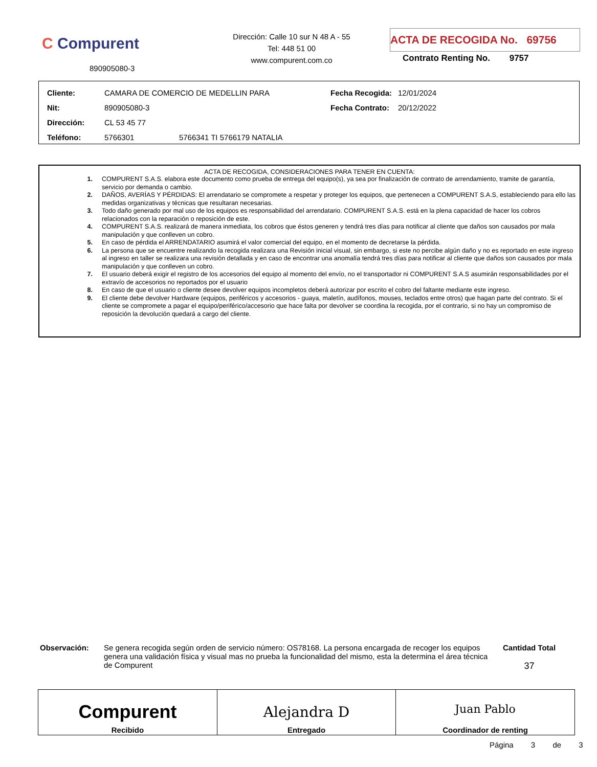C Compurent
890905080-3
Dirección: Calle 10 sur N 48 A - 55
Tel: 448 51 00
www.compurent.com.co
ACTA DE RECOGIDA No. 69756
Contrato Renting No. 9757
| Cliente: | CAMARA DE COMERCIO DE MEDELLIN PARA | Fecha Recogida: | 12/01/2024 |
| Nit: | 890905080-3 | Fecha Contrato: | 20/12/2022 |
| Dirección: | CL 53 45 77 | | |
| Teléfono: | 5766301 5766341 TI 5766179 NATALIA | | |
ACTA DE RECOGIDA, CONSIDERACIONES PARA TENER EN CUENTA:
1. COMPURENT S.A.S. elabora este documento como prueba de entrega del equipo(s), ya sea por finalización de contrato de arrendamiento, tramite de garantía, servicio por demanda o cambio.
2. DAÑOS, AVERÍAS Y PÉRDIDAS: El arrendatario se compromete a respetar y proteger los equipos, que pertenecen a COMPURENT S.A.S, estableciendo para ello las medidas organizativas y técnicas que resultaran necesarias.
3. Todo daño generado por mal uso de los equipos es responsabilidad del arrendatario. COMPURENT S.A.S. está en la plena capacidad de hacer los cobros relacionados con la reparación o reposición de este.
4. COMPURENT S.A.S. realizará de manera inmediata, los cobros que éstos generen y tendrá tres días para notificar al cliente que daños son causados por mala manipulación y que conlleven un cobro.
5. En caso de pérdida el ARRENDATARIO asumirá el valor comercial del equipo, en el momento de decretarse la pérdida.
6. La persona que se encuentre realizando la recogida realizara una Revisión inicial visual, sin embargo, si este no percibe algún daño y no es reportado en este ingreso al ingreso en taller se realizara una revisión detallada y en caso de encontrar una anomalía tendrá tres días para notificar al cliente que daños son causados por mala manipulación y que conlleven un cobro.
7. El usuario deberá exigir el registro de los accesorios del equipo al momento del envío, no el transportador ni COMPURENT S.A.S asumirán responsabilidades por el extravío de accesorios no reportados por el usuario
8. En caso de que el usuario o cliente desee devolver equipos incompletos deberá autorizar por escrito el cobro del faltante mediante este ingreso.
9. El cliente debe devolver Hardware (equipos, periféricos y accesorios - guaya, maletín, audífonos, mouses, teclados entre otros) que hagan parte del contrato. Si el cliente se compromete a pagar el equipo/periférico/accesorio que hace falta por devolver se coordina la recogida, por el contrario, si no hay un compromiso de reposición la devolución quedará a cargo del cliente.
Observación: Se genera recogida según orden de servicio número: OS78168. La persona encargada de recoger los equipos genera una validación física y visual mas no prueba la funcionalidad del mismo, esta la determina el área técnica de Compurent
Cantidad Total
37
| Compurent Recibido | Alejandra D Entregado | Juan Pablo Coordinador de renting |
Página 3 de 3